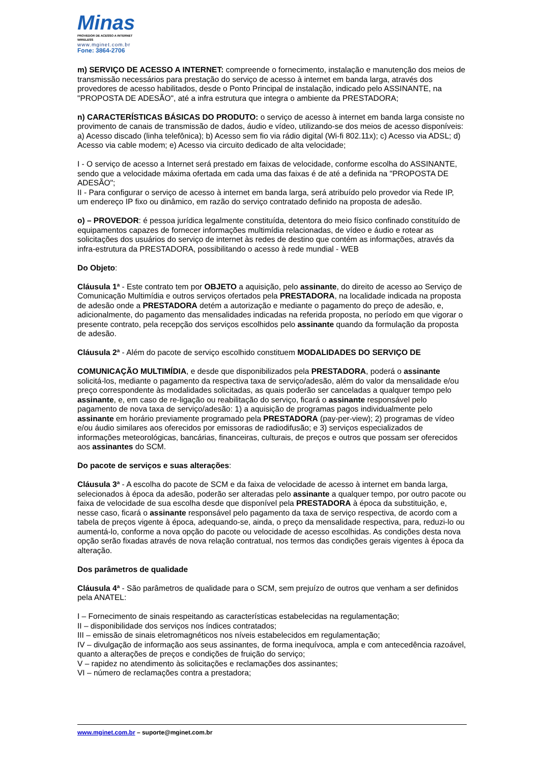Minas
PROVEDOR DE ACESSO A INTERNET WIRELESS
www.mginet.com.br
Fone: 3864-2706
m) SERVIÇO DE ACESSO A INTERNET: compreende o fornecimento, instalação e manutenção dos meios de transmissão necessários para prestação do serviço de acesso à internet em banda larga, através dos provedores de acesso habilitados, desde o Ponto Principal de instalação, indicado pelo ASSINANTE, na "PROPOSTA DE ADESÃO", até a infra estrutura que integra o ambiente da PRESTADORA;
n) CARACTERÍSTICAS BÁSICAS DO PRODUTO: o serviço de acesso à internet em banda larga consiste no provimento de canais de transmissão de dados, áudio e vídeo, utilizando-se dos meios de acesso disponíveis: a) Acesso discado (linha telefônica); b) Acesso sem fio via rádio digital (Wi-fi 802.11x); c) Acesso via ADSL; d) Acesso via cable modem; e) Acesso via circuito dedicado de alta velocidade;
I - O serviço de acesso a Internet será prestado em faixas de velocidade, conforme escolha do ASSINANTE, sendo que a velocidade máxima ofertada em cada uma das faixas é de até a definida na "PROPOSTA DE ADESÃO";
II - Para configurar o serviço de acesso à internet em banda larga, será atribuído pelo provedor via Rede IP, um endereço IP fixo ou dinâmico, em razão do serviço contratado definido na proposta de adesão.
o) – PROVEDOR: é pessoa jurídica legalmente constituída, detentora do meio físico confinado constituído de equipamentos capazes de fornecer informações multimídia relacionadas, de vídeo e áudio e rotear as solicitações dos usuários do serviço de internet às redes de destino que contém as informações, através da infra-estrutura da PRESTADORA, possibilitando o acesso à rede mundial - WEB
Do Objeto:
Cláusula 1ª - Este contrato tem por OBJETO a aquisição, pelo assinante, do direito de acesso ao Serviço de Comunicação Multimídia e outros serviços ofertados pela PRESTADORA, na localidade indicada na proposta de adesão onde a PRESTADORA detém a autorização e mediante o pagamento do preço de adesão, e, adicionalmente, do pagamento das mensalidades indicadas na referida proposta, no período em que vigorar o presente contrato, pela recepção dos serviços escolhidos pelo assinante quando da formulação da proposta de adesão.
Cláusula 2ª - Além do pacote de serviço escolhido constituem MODALIDADES DO SERVIÇO DE
COMUNICAÇÃO MULTIMÍDIA, e desde que disponibilizados pela PRESTADORA, poderá o assinante solicitá-los, mediante o pagamento da respectiva taxa de serviço/adesão, além do valor da mensalidade e/ou preço correspondente às modalidades solicitadas, as quais poderão ser canceladas a qualquer tempo pelo assinante, e, em caso de re-ligação ou reabilitação do serviço, ficará o assinante responsável pelo pagamento de nova taxa de serviço/adesão: 1) a aquisição de programas pagos individualmente pelo assinante em horário previamente programado pela PRESTADORA (pay-per-view); 2) programas de vídeo e/ou áudio similares aos oferecidos por emissoras de radiodifusão; e 3) serviços especializados de informações meteorológicas, bancárias, financeiras, culturais, de preços e outros que possam ser oferecidos aos assinantes do SCM.
Do pacote de serviços e suas alterações:
Cláusula 3ª - A escolha do pacote de SCM e da faixa de velocidade de acesso à internet em banda larga, selecionados à época da adesão, poderão ser alteradas pelo assinante a qualquer tempo, por outro pacote ou faixa de velocidade de sua escolha desde que disponível pela PRESTADORA à época da substituição, e, nesse caso, ficará o assinante responsável pelo pagamento da taxa de serviço respectiva, de acordo com a tabela de preços vigente à época, adequando-se, ainda, o preço da mensalidade respectiva, para, reduzi-lo ou aumentá-lo, conforme a nova opção do pacote ou velocidade de acesso escolhidas. As condições desta nova opção serão fixadas através de nova relação contratual, nos termos das condições gerais vigentes à época da alteração.
Dos parâmetros de qualidade
Cláusula 4ª - São parâmetros de qualidade para o SCM, sem prejuízo de outros que venham a ser definidos pela ANATEL:
I – Fornecimento de sinais respeitando as características estabelecidas na regulamentação;
II – disponibilidade dos serviços nos índices contratados;
III – emissão de sinais eletromagnéticos nos níveis estabelecidos em regulamentação;
IV – divulgação de informação aos seus assinantes, de forma inequívoca, ampla e com antecedência razoável, quanto a alterações de preços e condições de fruição do serviço;
V – rapidez no atendimento às solicitações e reclamações dos assinantes;
VI – número de reclamações contra a prestadora;
www.mginet.com.br – suporte@mginet.com.br